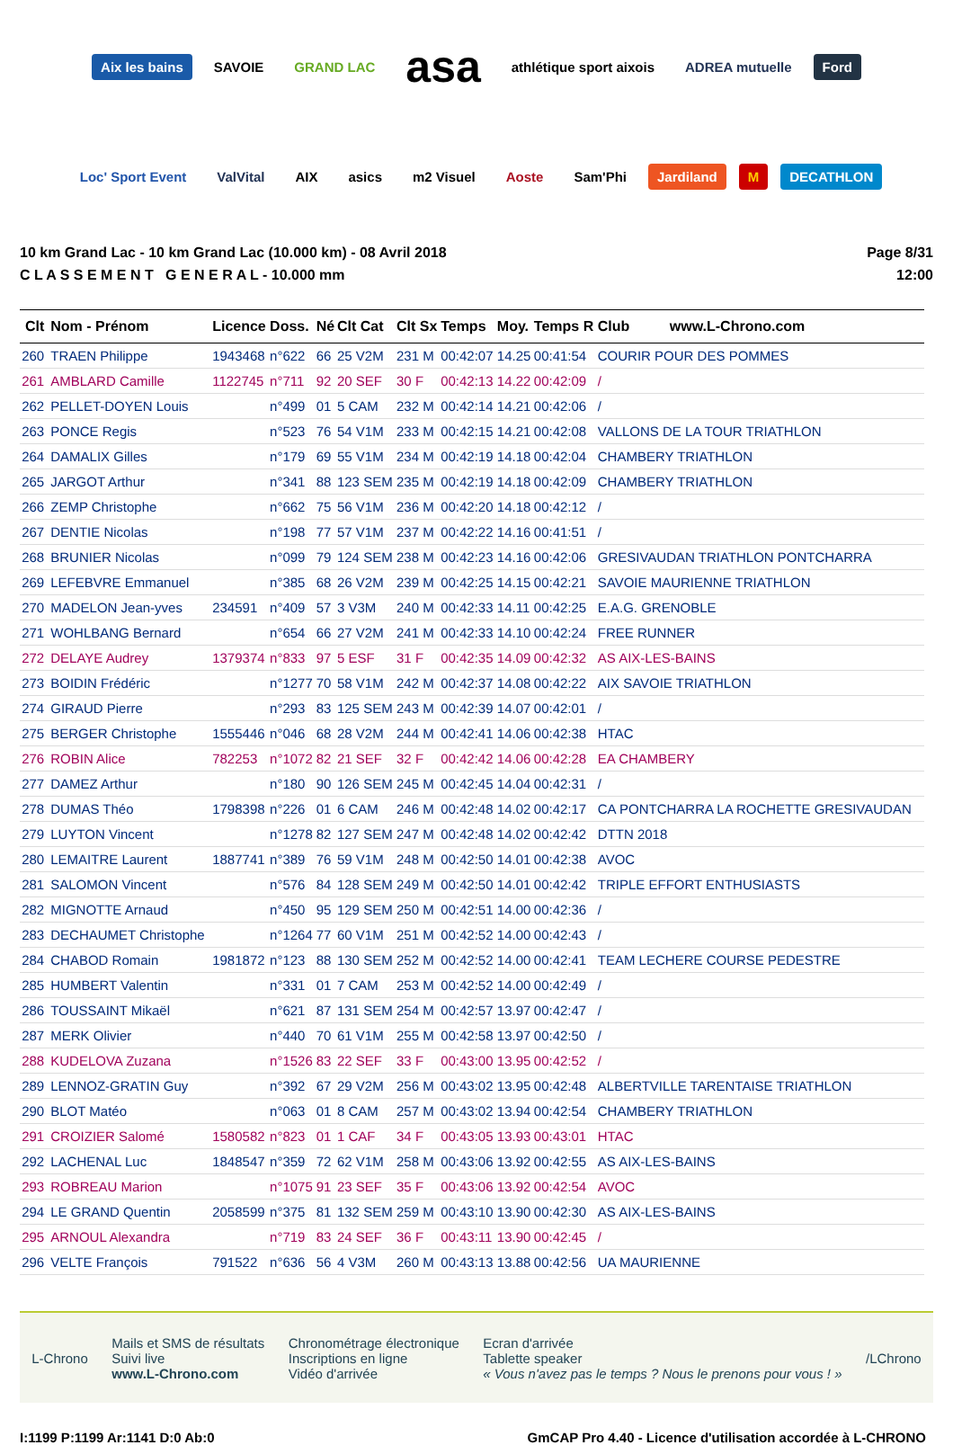Aix les bains SAVOIE GRAND LAC asa athlétique sport aixois ADREA mutuelle Ford Loc' Sport Event ValVital AIX asics m2 Visuel Aoste Sam'Phi Jardiland M DECATHLON
10 km Grand Lac - 10 km Grand Lac (10.000 km) - 08 Avril 2018
C L A S S E M E N T G E N E R A L - 10.000 mm
Page 8/31
12:00
| Clt | Nom - Prénom | Licence | Doss. | Né | Clt Cat | Clt Sx | Temps | Moy. | Temps R | Club www.L-Chrono.com |
| --- | --- | --- | --- | --- | --- | --- | --- | --- | --- | --- |
| 260 | TRAEN Philippe | 1943468 | n°622 | 66 | 25 V2M | 231 M | 00:42:07 | 14.25 | 00:41:54 | COURIR POUR DES POMMES |
| 261 | AMBLARD Camille | 1122745 | n°711 | 92 | 20 SEF | 30 F | 00:42:13 | 14.22 | 00:42:09 | / |
| 262 | PELLET-DOYEN Louis | | n°499 | 01 | 5 CAM | 232 M | 00:42:14 | 14.21 | 00:42:06 | / |
| 263 | PONCE Regis | | n°523 | 76 | 54 V1M | 233 M | 00:42:15 | 14.21 | 00:42:08 | VALLONS DE LA TOUR TRIATHLON |
| 264 | DAMALIX Gilles | | n°179 | 69 | 55 V1M | 234 M | 00:42:19 | 14.18 | 00:42:04 | CHAMBERY TRIATHLON |
| 265 | JARGOT Arthur | | n°341 | 88 | 123 SEM | 235 M | 00:42:19 | 14.18 | 00:42:09 | CHAMBERY TRIATHLON |
| 266 | ZEMP Christophe | | n°662 | 75 | 56 V1M | 236 M | 00:42:20 | 14.18 | 00:42:12 | / |
| 267 | DENTIE Nicolas | | n°198 | 77 | 57 V1M | 237 M | 00:42:22 | 14.16 | 00:41:51 | / |
| 268 | BRUNIER Nicolas | | n°099 | 79 | 124 SEM | 238 M | 00:42:23 | 14.16 | 00:42:06 | GRESIVAUDAN TRIATHLON PONTCHARRA |
| 269 | LEFEBVRE Emmanuel | | n°385 | 68 | 26 V2M | 239 M | 00:42:25 | 14.15 | 00:42:21 | SAVOIE MAURIENNE TRIATHLON |
| 270 | MADELON Jean-yves | 234591 | n°409 | 57 | 3 V3M | 240 M | 00:42:33 | 14.11 | 00:42:25 | E.A.G. GRENOBLE |
| 271 | WOHLBANG Bernard | | n°654 | 66 | 27 V2M | 241 M | 00:42:33 | 14.10 | 00:42:24 | FREE RUNNER |
| 272 | DELAYE Audrey | 1379374 | n°833 | 97 | 5 ESF | 31 F | 00:42:35 | 14.09 | 00:42:32 | AS AIX-LES-BAINS |
| 273 | BOIDIN Frédéric | | n°1277 | 70 | 58 V1M | 242 M | 00:42:37 | 14.08 | 00:42:22 | AIX SAVOIE TRIATHLON |
| 274 | GIRAUD Pierre | | n°293 | 83 | 125 SEM | 243 M | 00:42:39 | 14.07 | 00:42:01 | / |
| 275 | BERGER Christophe | 1555446 | n°046 | 68 | 28 V2M | 244 M | 00:42:41 | 14.06 | 00:42:38 | HTAC |
| 276 | ROBIN Alice | 782253 | n°1072 | 82 | 21 SEF | 32 F | 00:42:42 | 14.06 | 00:42:28 | EA CHAMBERY |
| 277 | DAMEZ Arthur | | n°180 | 90 | 126 SEM | 245 M | 00:42:45 | 14.04 | 00:42:31 | / |
| 278 | DUMAS Théo | 1798398 | n°226 | 01 | 6 CAM | 246 M | 00:42:48 | 14.02 | 00:42:17 | CA PONTCHARRA LA ROCHETTE GRESIVAUDAN |
| 279 | LUYTON Vincent | | n°1278 | 82 | 127 SEM | 247 M | 00:42:48 | 14.02 | 00:42:42 | DTTN 2018 |
| 280 | LEMAITRE Laurent | 1887741 | n°389 | 76 | 59 V1M | 248 M | 00:42:50 | 14.01 | 00:42:38 | AVOC |
| 281 | SALOMON Vincent | | n°576 | 84 | 128 SEM | 249 M | 00:42:50 | 14.01 | 00:42:42 | TRIPLE EFFORT ENTHUSIASTS |
| 282 | MIGNOTTE Arnaud | | n°450 | 95 | 129 SEM | 250 M | 00:42:51 | 14.00 | 00:42:36 | / |
| 283 | DECHAUMET Christophe | | n°1264 | 77 | 60 V1M | 251 M | 00:42:52 | 14.00 | 00:42:43 | / |
| 284 | CHABOD Romain | 1981872 | n°123 | 88 | 130 SEM | 252 M | 00:42:52 | 14.00 | 00:42:41 | TEAM LECHERE COURSE PEDESTRE |
| 285 | HUMBERT Valentin | | n°331 | 01 | 7 CAM | 253 M | 00:42:52 | 14.00 | 00:42:49 | / |
| 286 | TOUSSAINT Mikaël | | n°621 | 87 | 131 SEM | 254 M | 00:42:57 | 13.97 | 00:42:47 | / |
| 287 | MERK Olivier | | n°440 | 70 | 61 V1M | 255 M | 00:42:58 | 13.97 | 00:42:50 | / |
| 288 | KUDELOVA Zuzana | | n°1526 | 83 | 22 SEF | 33 F | 00:43:00 | 13.95 | 00:42:52 | / |
| 289 | LENNOZ-GRATIN Guy | | n°392 | 67 | 29 V2M | 256 M | 00:43:02 | 13.95 | 00:42:48 | ALBERTVILLE TARENTAISE TRIATHLON |
| 290 | BLOT Matéo | | n°063 | 01 | 8 CAM | 257 M | 00:43:02 | 13.94 | 00:42:54 | CHAMBERY TRIATHLON |
| 291 | CROIZIER Salomé | 1580582 | n°823 | 01 | 1 CAF | 34 F | 00:43:05 | 13.93 | 00:43:01 | HTAC |
| 292 | LACHENAL Luc | 1848547 | n°359 | 72 | 62 V1M | 258 M | 00:43:06 | 13.92 | 00:42:55 | AS AIX-LES-BAINS |
| 293 | ROBREAU Marion | | n°1075 | 91 | 23 SEF | 35 F | 00:43:06 | 13.92 | 00:42:54 | AVOC |
| 294 | LE GRAND Quentin | 2058599 | n°375 | 81 | 132 SEM | 259 M | 00:43:10 | 13.90 | 00:42:30 | AS AIX-LES-BAINS |
| 295 | ARNOUL Alexandra | | n°719 | 83 | 24 SEF | 36 F | 00:43:11 | 13.90 | 00:42:45 | / |
| 296 | VELTE François | 791522 | n°636 | 56 | 4 V3M | 260 M | 00:43:13 | 13.88 | 00:42:56 | UA MAURIENNE |
L-Chrono
Mails et SMS de résultats
Suivi live
www.L-Chrono.com
Chronométrage électronique
Inscriptions en ligne
Vidéo d'arrivée
Ecran d'arrivée
Tablette speaker
« Vous n'avez pas le temps ? Nous le prenons pour vous ! »
/LChrono
I:1199 P:1199 Ar:1141 D:0 Ab:0 GmCAP Pro 4.40 - Licence d'utilisation accordée à L-CHRONO